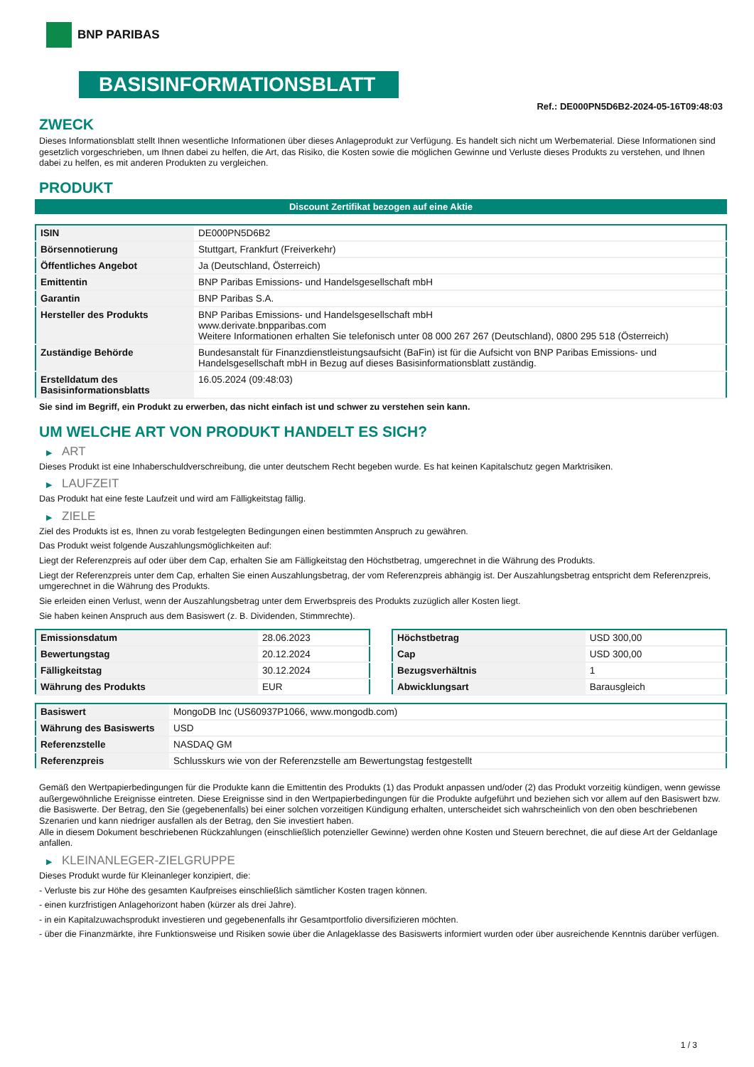BNP PARIBAS
BASISINFORMATIONSBLATT
Ref.: DE000PN5D6B2-2024-05-16T09:48:03
ZWECK
Dieses Informationsblatt stellt Ihnen wesentliche Informationen über dieses Anlageprodukt zur Verfügung. Es handelt sich nicht um Werbematerial. Diese Informationen sind gesetzlich vorgeschrieben, um Ihnen dabei zu helfen, die Art, das Risiko, die Kosten sowie die möglichen Gewinne und Verluste dieses Produkts zu verstehen, und Ihnen dabei zu helfen, es mit anderen Produkten zu vergleichen.
PRODUKT
Discount Zertifikat bezogen auf eine Aktie
| ISIN | DE000PN5D6B2 |
| Börsennotierung | Stuttgart, Frankfurt (Freiverkehr) |
| Öffentliches Angebot | Ja (Deutschland, Österreich) |
| Emittentin | BNP Paribas Emissions- und Handelsgesellschaft mbH |
| Garantin | BNP Paribas S.A. |
| Hersteller des Produkts | BNP Paribas Emissions- und Handelsgesellschaft mbH www.derivate.bnpparibas.com Weitere Informationen erhalten Sie telefonisch unter 08 000 267 267 (Deutschland), 0800 295 518 (Österreich) |
| Zuständige Behörde | Bundesanstalt für Finanzdienstleistungsaufsicht (BaFin) ist für die Aufsicht von BNP Paribas Emissions- und Handelsgesellschaft mbH in Bezug auf dieses Basisinformationsblatt zuständig. |
| Erstelldatum des Basisinformationsblatts | 16.05.2024 (09:48:03) |
Sie sind im Begriff, ein Produkt zu erwerben, das nicht einfach ist und schwer zu verstehen sein kann.
UM WELCHE ART VON PRODUKT HANDELT ES SICH?
▶ ART
Dieses Produkt ist eine Inhaberschuldverschreibung, die unter deutschem Recht begeben wurde. Es hat keinen Kapitalschutz gegen Marktrisiken.
▶ LAUFZEIT
Das Produkt hat eine feste Laufzeit und wird am Fälligkeitstag fällig.
▶ ZIELE
Ziel des Produkts ist es, Ihnen zu vorab festgelegten Bedingungen einen bestimmten Anspruch zu gewähren.
Das Produkt weist folgende Auszahlungsmöglichkeiten auf:
Liegt der Referenzpreis auf oder über dem Cap, erhalten Sie am Fälligkeitstag den Höchstbetrag, umgerechnet in die Währung des Produkts.
Liegt der Referenzpreis unter dem Cap, erhalten Sie einen Auszahlungsbetrag, der vom Referenzpreis abhängig ist. Der Auszahlungsbetrag entspricht dem Referenzpreis, umgerechnet in die Währung des Produkts.
Sie erleiden einen Verlust, wenn der Auszahlungsbetrag unter dem Erwerbspreis des Produkts zuzüglich aller Kosten liegt.
Sie haben keinen Anspruch aus dem Basiswert (z. B. Dividenden, Stimmrechte).
| Emissionsdatum | 28.06.2023 |
| Bewertungstag | 20.12.2024 |
| Fälligkeitstag | 30.12.2024 |
| Währung des Produkts | EUR |
| Höchstbetrag | USD 300,00 |
| Cap | USD 300,00 |
| Bezugsverhältnis | 1 |
| Abwicklungsart | Barausgleich |
| Basiswert | MongoDB Inc (US60937P1066, www.mongodb.com) |
| Währung des Basiswerts | USD |
| Referenzstelle | NASDAQ GM |
| Referenzpreis | Schlusskurs wie von der Referenzstelle am Bewertungstag festgestellt |
Gemäß den Wertpapierbedingungen für die Produkte kann die Emittentin des Produkts (1) das Produkt anpassen und/oder (2) das Produkt vorzeitig kündigen, wenn gewisse außergewöhnliche Ereignisse eintreten. Diese Ereignisse sind in den Wertpapierbedingungen für die Produkte aufgeführt und beziehen sich vor allem auf den Basiswert bzw. die Basiswerte. Der Betrag, den Sie (gegebenenfalls) bei einer solchen vorzeitigen Kündigung erhalten, unterscheidet sich wahrscheinlich von den oben beschriebenen Szenarien und kann niedriger ausfallen als der Betrag, den Sie investiert haben.
Alle in diesem Dokument beschriebenen Rückzahlungen (einschließlich potenzieller Gewinne) werden ohne Kosten und Steuern berechnet, die auf diese Art der Geldanlage anfallen.
▶ KLEINANLEGER-ZIELGRUPPE
Dieses Produkt wurde für Kleinanleger konzipiert, die:
- Verluste bis zur Höhe des gesamten Kaufpreises einschließlich sämtlicher Kosten tragen können.
- einen kurzfristigen Anlagehorizont haben (kürzer als drei Jahre).
- in ein Kapitalzuwachsprodukt investieren und gegebenenfalls ihr Gesamtportfolio diversifizieren möchten.
- über die Finanzmärkte, ihre Funktionsweise und Risiken sowie über die Anlageklasse des Basiswerts informiert wurden oder über ausreichende Kenntnis darüber verfügen.
1 / 3